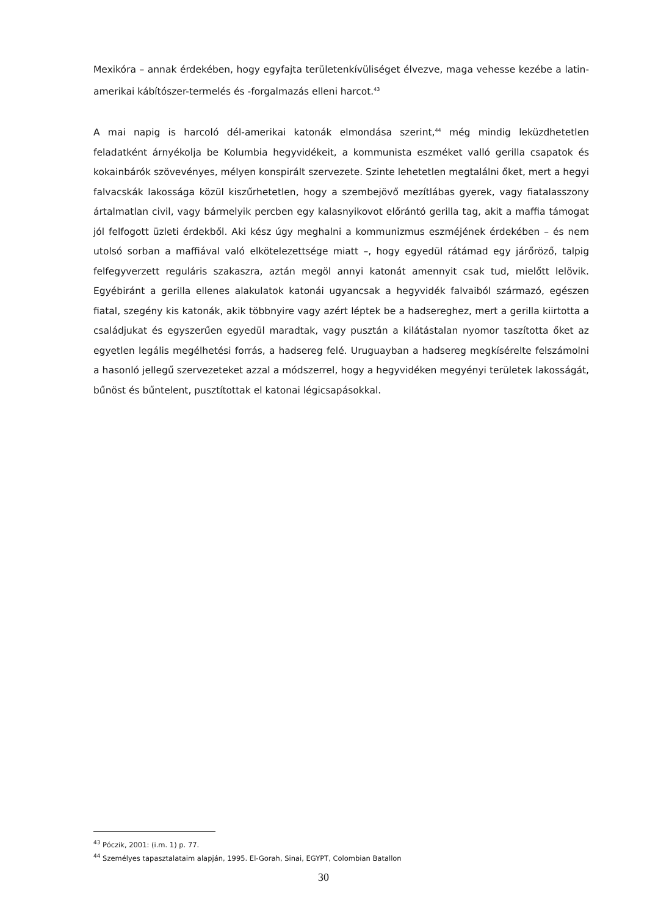Mexikóra – annak érdekében, hogy egyfajta területenkívüliséget élvezve, maga vehesse kezébe a latin-amerikai kábítószer-termelés és -forgalmazás elleni harcot.<sup>43</sup>
A mai napig is harcoló dél-amerikai katonák elmondása szerint,<sup>44</sup> még mindig leküzdhetetlen feladatként árnyékolja be Kolumbia hegyvidékeit, a kommunista eszméket valló gerilla csapatok és kokainbárók szövevényes, mélyen konspirált szervezete. Szinte lehetetlen megtalálni őket, mert a hegyi falvacskák lakossága közül kiszűrhetetlen, hogy a szembejövő mezítlábas gyerek, vagy fiatalasszony ártalmatlan civil, vagy bármelyik percben egy kalasnyikovot előrántó gerilla tag, akit a maffia támogat jól felfogott üzleti érdekből. Aki kész úgy meghalni a kommunizmus eszméjének érdekében – és nem utolsó sorban a maffiával való elkötelezettsége miatt –, hogy egyedül rátámad egy járőröző, talpig felfegyverzett reguláris szakaszra, aztán megöl annyi katonát amennyit csak tud, mielőtt lelövik. Egyébiránt a gerilla ellenes alakulatok katonái ugyancsak a hegyvidék falvaiból származó, egészen fiatal, szegény kis katonák, akik többnyire vagy azért léptek be a hadsereghez, mert a gerilla kiirtotta a családjukat és egyszerűen egyedül maradtak, vagy pusztán a kilátástalan nyomor taszította őket az egyetlen legális megélhetési forrás, a hadsereg felé. Uruguayban a hadsereg megkísérelte felszámolni a hasonló jellegű szervezeteket azzal a módszerrel, hogy a hegyvidéken megyényi területek lakosságát, bűnöst és bűntelent, pusztítottak el katonai légicsapásokkal.
<sup>43</sup> Póczik, 2001: (i.m. 1) p. 77.
<sup>44</sup> Személyes tapasztalataim alapján, 1995. El-Gorah, Sinai, EGYPT, Colombian Batallon
30